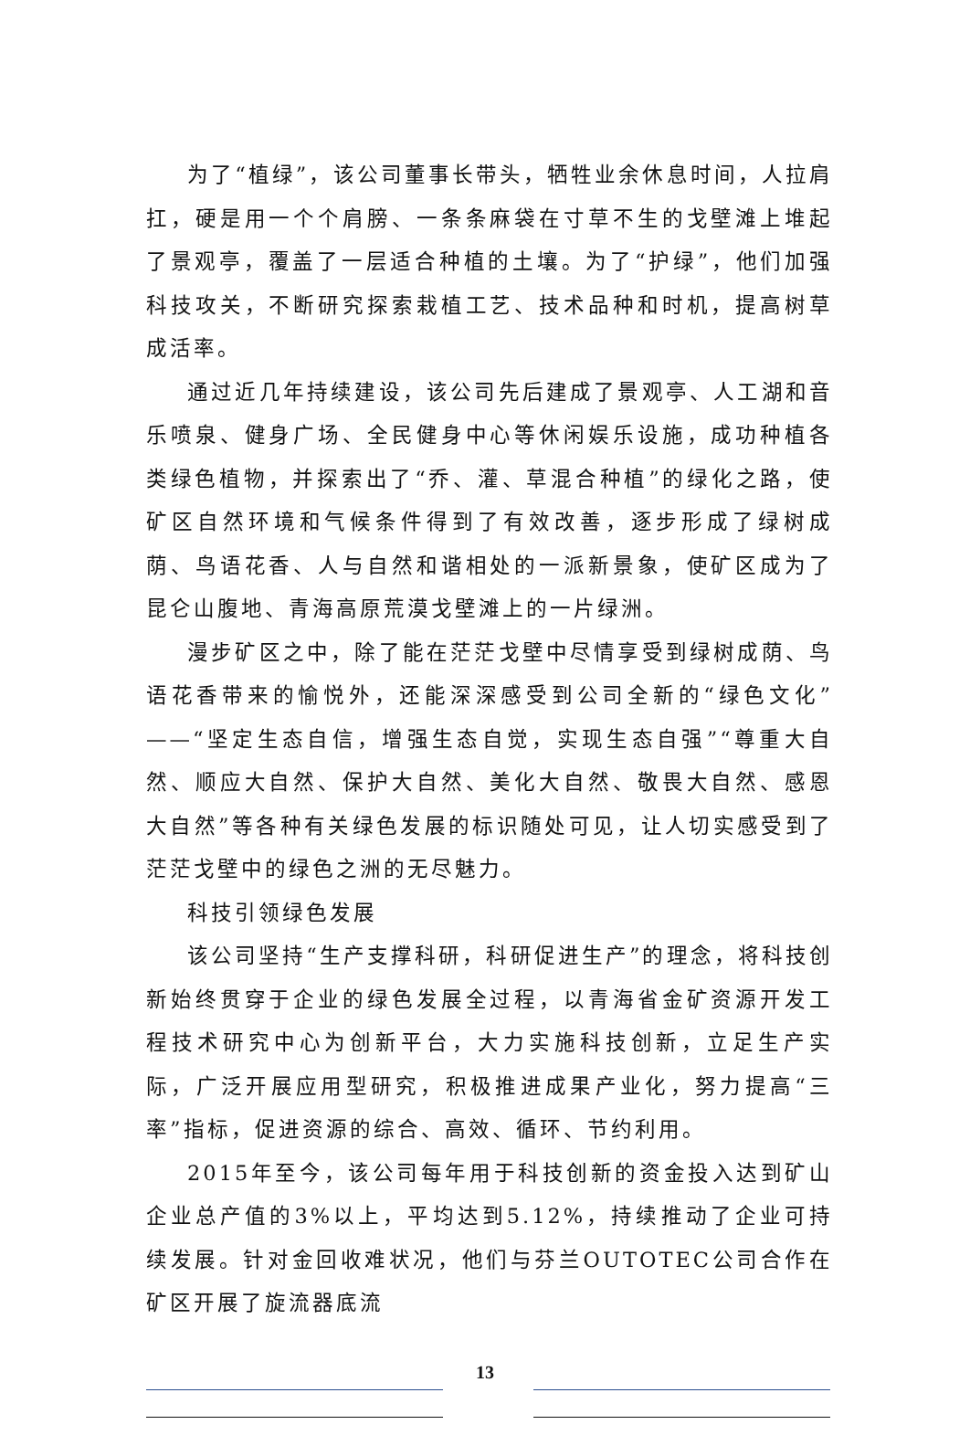为了“植绿”，该公司董事长带头，牺牲业余休息时间，人拉肩扛，硬是用一个个肩膀、一条条麻袋在寸草不生的戈壁滩上堆起了景观亭，覆盖了一层适合种植的土壤。为了“护绿”，他们加强科技攻关，不断研究探索栽植工艺、技术品种和时机，提高树草成活率。
通过近几年持续建设，该公司先后建成了景观亭、人工湖和音乐喷泉、健身广场、全民健身中心等休闲娱乐设施，成功种植各类绿色植物，并探索出了“乔、灌、草混合种植”的绿化之路，使矿区自然环境和气候条件得到了有效改善，逐步形成了绿树成荫、鸟语花香、人与自然和谐相处的一派新景象，使矿区成为了昆仑山腹地、青海高原荒漠戈壁滩上的一片绿洲。
漫步矿区之中，除了能在茫茫戈壁中尽情享受到绿树成荫、鸟语花香带来的愉悦外，还能深深感受到公司全新的“绿色文化”——“坚定生态自信，增强生态自觉，实现生态自强”“尊重大自然、顺应大自然、保护大自然、美化大自然、敬畏大自然、感恩大自然”等各种有关绿色发展的标识随处可见，让人切实感受到了茫茫戈壁中的绿色之洲的无尽魅力。
科技引领绿色发展
该公司坚持“生产支撑科研，科研促进生产”的理念，将科技创新始终贯穿于企业的绿色发展全过程，以青海省金矿资源开发工程技术研究中心为创新平台，大力实施科技创新，立足生产实际，广泛开展应用型研究，积极推进成果产业化，努力提高“三率”指标，促进资源的综合、高效、循环、节约利用。
2015年至今，该公司每年用于科技创新的资金投入达到矿山企业总产值的3%以上，平均达到5.12%，持续推动了企业可持续发展。针对金回收难状况，他们与芬兰OUTOTEC公司合作在矿区开展了旋流器底流
13